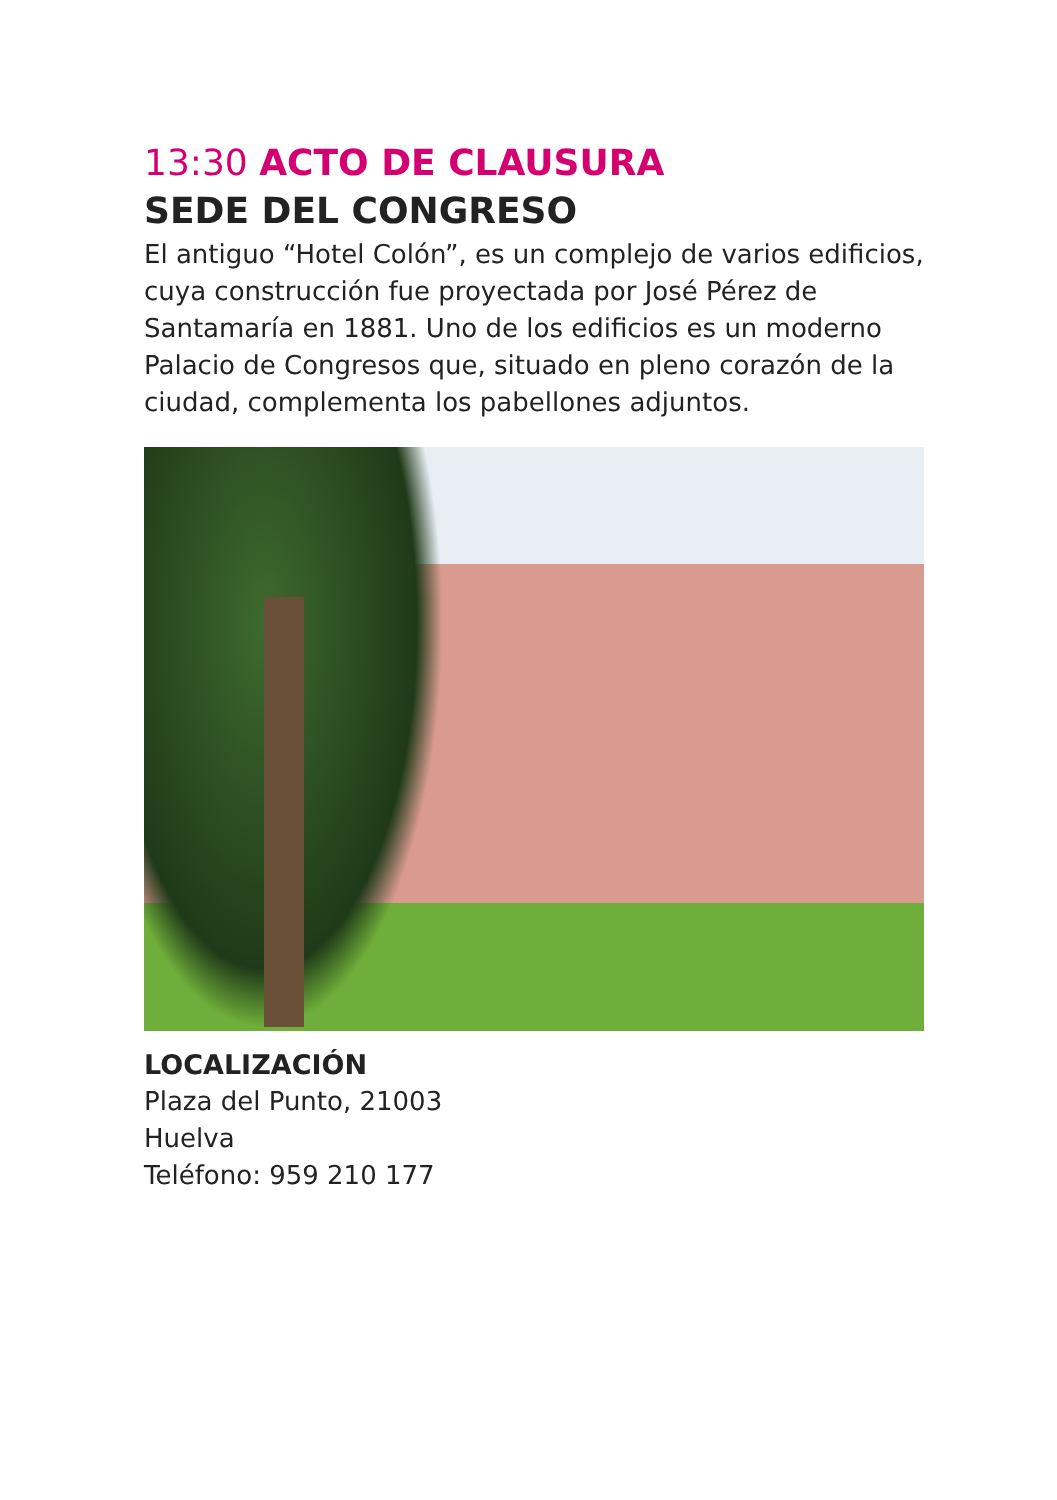13:30 ACTO DE CLAUSURA
SEDE DEL CONGRESO
El antiguo “Hotel Colón”, es un complejo de varios edificios, cuya construcción fue proyectada por José Pérez de Santamaría en 1881. Uno de los edificios es un moderno Palacio de Congresos que, situado en pleno corazón de la ciudad, complementa los pabellones adjuntos.
LOCALIZACIÓN
Plaza del Punto, 21003
Huelva
Teléfono: 959 210 177